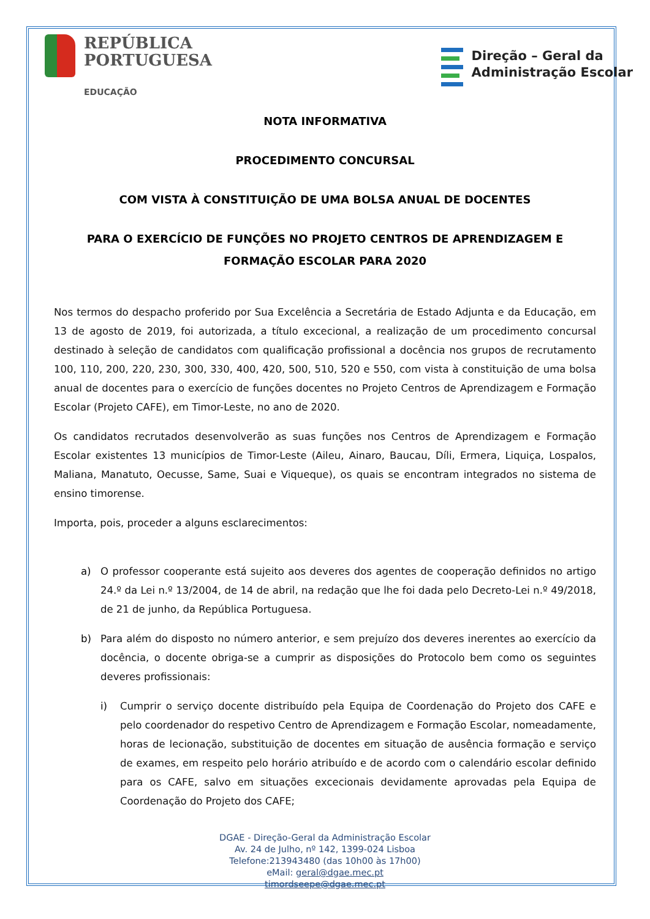REPÚBLICA
PORTUGUESA
EDUCAÇÃO
Direção – Geral da
Administração Escolar
NOTA INFORMATIVA
PROCEDIMENTO CONCURSAL
COM VISTA À CONSTITUIÇÃO DE UMA BOLSA ANUAL DE DOCENTES
PARA O EXERCÍCIO DE FUNÇÕES NO PROJETO CENTROS DE APRENDIZAGEM E FORMAÇÃO ESCOLAR PARA 2020
Nos termos do despacho proferido por Sua Excelência a Secretária de Estado Adjunta e da Educação, em 13 de agosto de 2019, foi autorizada, a título excecional, a realização de um procedimento concursal destinado à seleção de candidatos com qualificação profissional a docência nos grupos de recrutamento 100, 110, 200, 220, 230, 300, 330, 400, 420, 500, 510, 520 e 550, com vista à constituição de uma bolsa anual de docentes para o exercício de funções docentes no Projeto Centros de Aprendizagem e Formação Escolar (Projeto CAFE), em Timor-Leste, no ano de 2020.
Os candidatos recrutados desenvolverão as suas funções nos Centros de Aprendizagem e Formação Escolar existentes 13 municípios de Timor-Leste (Aileu, Ainaro, Baucau, Díli, Ermera, Liquiça, Lospalos, Maliana, Manatuto, Oecusse, Same, Suai e Viqueque), os quais se encontram integrados no sistema de ensino timorense.
Importa, pois, proceder a alguns esclarecimentos:
a) O professor cooperante está sujeito aos deveres dos agentes de cooperação definidos no artigo 24.º da Lei n.º 13/2004, de 14 de abril, na redação que lhe foi dada pelo Decreto-Lei n.º 49/2018, de 21 de junho, da República Portuguesa.
b) Para além do disposto no número anterior, e sem prejuízo dos deveres inerentes ao exercício da docência, o docente obriga-se a cumprir as disposições do Protocolo bem como os seguintes deveres profissionais:
i) Cumprir o serviço docente distribuído pela Equipa de Coordenação do Projeto dos CAFE e pelo coordenador do respetivo Centro de Aprendizagem e Formação Escolar, nomeadamente, horas de lecionação, substituição de docentes em situação de ausência formação e serviço de exames, em respeito pelo horário atribuído e de acordo com o calendário escolar definido para os CAFE, salvo em situações excecionais devidamente aprovadas pela Equipa de Coordenação do Projeto dos CAFE;
DGAE - Direção-Geral da Administração Escolar
Av. 24 de Julho, nº 142, 1399-024 Lisboa
Telefone:213943480 (das 10h00 às 17h00)
eMail: geral@dgae.mec.pt
timordseepe@dgae.mec.pt